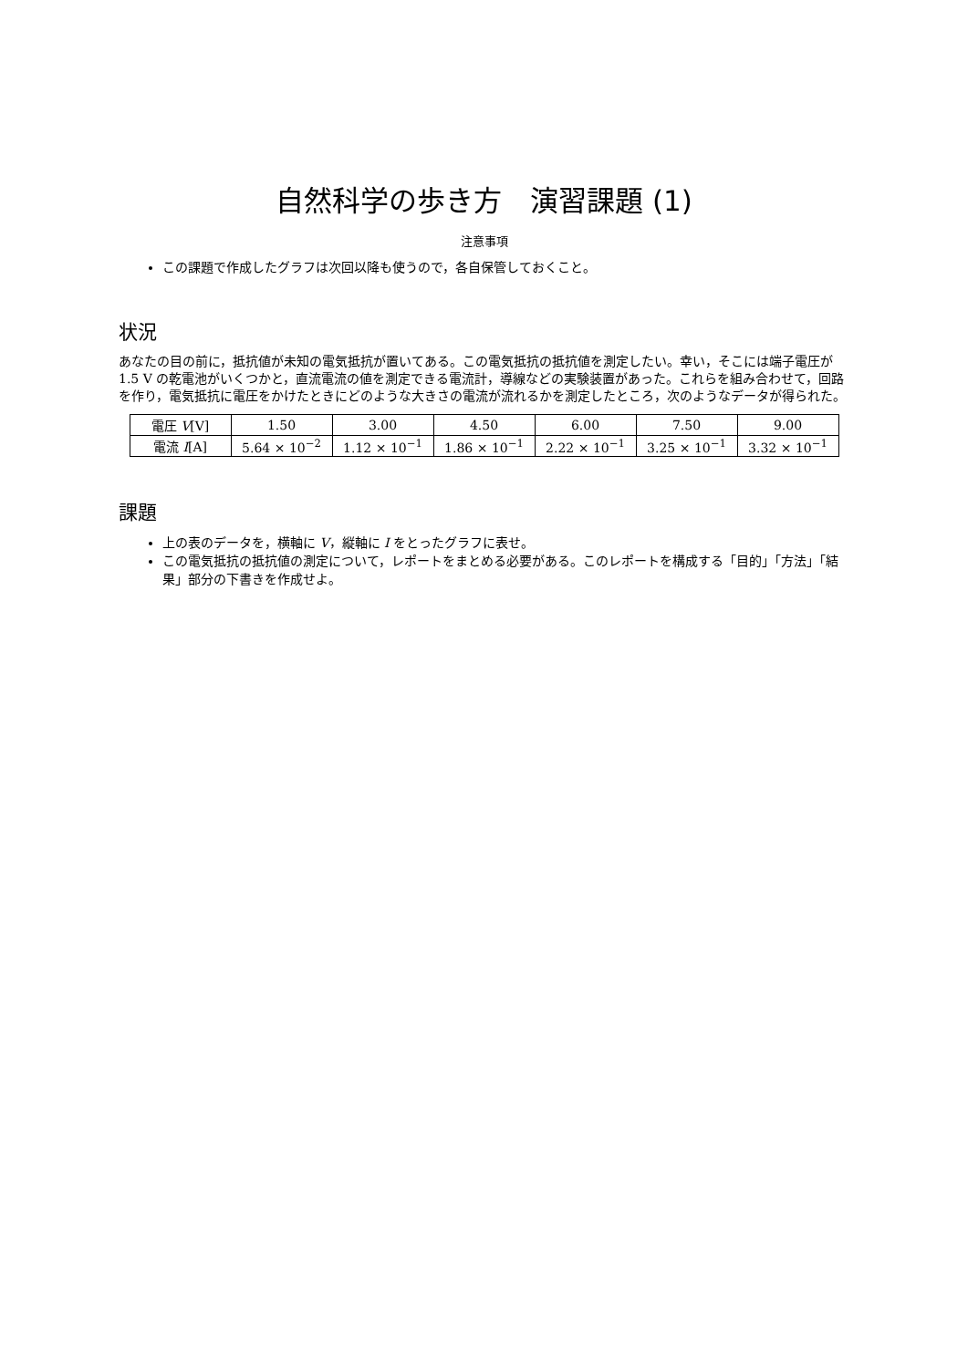自然科学の歩き方　演習課題 (1)
注意事項
この課題で作成したグラフは次回以降も使うので，各自保管しておくこと。
状況
あなたの目の前に，抵抗値が未知の電気抵抗が置いてある。この電気抵抗の抵抗値を測定したい。幸い，そこには端子電圧が 1.5 V の乾電池がいくつかと，直流電流の値を測定できる電流計，導線などの実験装置があった。これらを組み合わせて，回路を作り，電気抵抗に電圧をかけたときにどのような大きさの電流が流れるかを測定したところ，次のようなデータが得られた。
| 電圧 V [V] | 1.50 | 3.00 | 4.50 | 6.00 | 7.50 | 9.00 |
| 電流 I [A] | 5.64 × 10<sup>−2</sup> | 1.12 × 10<sup>−1</sup> | 1.86 × 10<sup>−1</sup> | 2.22 × 10<sup>−1</sup> | 3.25 × 10<sup>−1</sup> | 3.32 × 10<sup>−1</sup> |
課題
上の表のデータを，横軸に V，縦軸に I をとったグラフに表せ。
この電気抵抗の抵抗値の測定について，レポートをまとめる必要がある。このレポートを構成する「目的」「方法」「結果」部分の下書きを作成せよ。